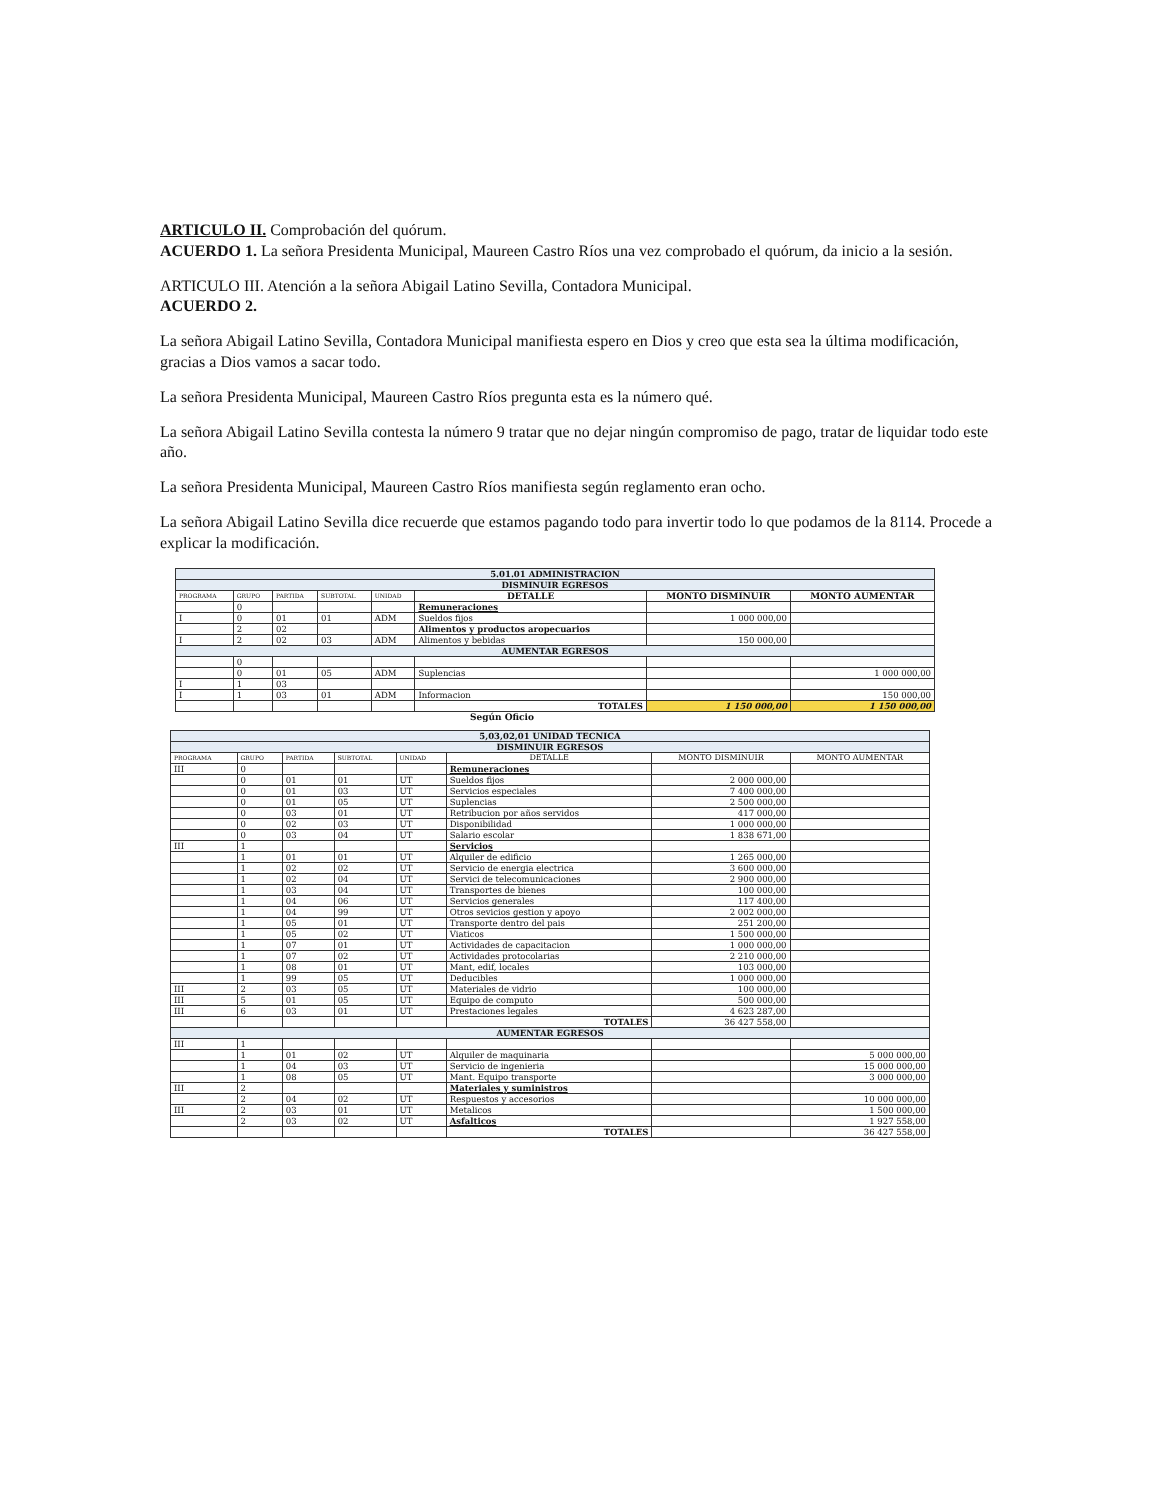ARTICULO II. Comprobación del quórum.
ACUERDO 1. La señora Presidenta Municipal, Maureen Castro Ríos una vez comprobado el quórum, da inicio a la sesión.
ARTICULO III. Atención a la señora Abigail Latino Sevilla, Contadora Municipal.
ACUERDO 2.
La señora Abigail Latino Sevilla, Contadora Municipal manifiesta espero en Dios y creo que esta sea la última modificación, gracias a Dios vamos a sacar todo.
La señora Presidenta Municipal, Maureen Castro Ríos pregunta esta es la número qué.
La señora Abigail Latino Sevilla contesta la número 9 tratar que no dejar ningún compromiso de pago, tratar de liquidar todo este año.
La señora Presidenta Municipal, Maureen Castro Ríos manifiesta según reglamento eran ocho.
La señora Abigail Latino Sevilla dice recuerde que estamos pagando todo para invertir todo lo que podamos de la 8114. Procede a explicar la modificación.
| 5.01.01 ADMINISTRACION | | | | | | | |
| --- | --- | --- | --- | --- | --- | --- | --- |
| DISMINUIR EGRESOS | | | | | | | |
| PROGRAMA | GRUPO | PARTIDA | SUBTOTAL | UNIDAD | DETALLE | MONTO DISMINUIR | MONTO AUMENTAR |
| | 0 | | | | Remuneraciones | | |
| I | 0 | 01 | 01 | ADM | Sueldos fijos | 1 000 000,00 | |
| | 2 | 02 | | | Alimentos y productos aropecuarios | | |
| I | 2 | 02 | 03 | ADM | Alimentos y bebidas | 150 000,00 | |
| AUMENTAR EGRESOS | | | | | | | |
| | 0 | | | | | | |
| | 0 | 01 | 05 | ADM | Suplencias | | 1 000 000,00 |
| I | 1 | 03 | | | | | |
| I | 1 | 03 | 01 | ADM | Informacion | | 150 000,00 |
| | | | | | TOTALES | 1 150 000,00 | 1 150 000,00 |
Según Oficio
| 5,03,02,01 UNIDAD TECNICA | | | | | | | |
| --- | --- | --- | --- | --- | --- | --- | --- |
| DISMINUIR EGRESOS | | | | | | | |
| PROGRAMA | GRUPO | PARTIDA | SUBTOTAL | UNIDAD | DETALLE | MONTO DISMINUIR | MONTO AUMENTAR |
| III | 0 | | | | Remuneraciones | | |
| | 0 | 01 | 01 | UT | Sueldos fijos | 2 000 000,00 | |
| | 0 | 01 | 03 | UT | Servicios especiales | 7 400 000,00 | |
| | 0 | 01 | 05 | UT | Suplencias | 2 500 000,00 | |
| | 0 | 03 | 01 | UT | Retribucion por años servidos | 417 000,00 | |
| | 0 | 02 | 03 | UT | Disponibilidad | 1 000 000,00 | |
| | 0 | 03 | 04 | UT | Salario escolar | 1 838 671,00 | |
| III | 1 | | | | Servicios | | |
| | 1 | 01 | 01 | UT | Alquiler de edificio | 1 265 000,00 | |
| | 1 | 02 | 02 | UT | Servicio de energia electrica | 3 600 000,00 | |
| | 1 | 02 | 04 | UT | Servici de telecomunicaciones | 2 900 000,00 | |
| | 1 | 03 | 04 | UT | Transportes de bienes | 100 000,00 | |
| | 1 | 04 | 06 | UT | Servicios generales | 117 400,00 | |
| | 1 | 04 | 99 | UT | Otros sevicios gestion y apoyo | 2 002 000,00 | |
| | 1 | 05 | 01 | UT | Transporte dentro del pais | 251 200,00 | |
| | 1 | 05 | 02 | UT | Viaticos | 1 500 000,00 | |
| | 1 | 07 | 01 | UT | Actividades de capacitacion | 1 000 000,00 | |
| | 1 | 07 | 02 | UT | Actividades protocolarias | 2 210 000,00 | |
| | 1 | 08 | 01 | UT | Mant, edif, locales | 103 000,00 | |
| | 1 | 99 | 05 | UT | Deducibles | 1 000 000,00 | |
| III | 2 | 03 | 05 | UT | Materiales de vidrio | 100 000,00 | |
| III | 5 | 01 | 05 | UT | Equipo de computo | 500 000,00 | |
| III | 6 | 03 | 01 | UT | Prestaciones legales | 4 623 287,00 | |
| | | | | | TOTALES | 36 427 558,00 | |
| AUMENTAR EGRESOS | | | | | | | |
| III | 1 | | | | | | |
| | 1 | 01 | 02 | UT | Alquiler de maquinaria | | 5 000 000,00 |
| | 1 | 04 | 03 | UT | Servicio de ingenieria | | 15 000 000,00 |
| | 1 | 08 | 05 | UT | Mant. Equipo transporte | | 3 000 000,00 |
| III | 2 | | | | Materiales y suministros | | |
| | 2 | 04 | 02 | UT | Respuestos y accesorios | | 10 000 000,00 |
| III | 2 | 03 | 01 | UT | Metalicos | | 1 500 000,00 |
| | 2 | 03 | 02 | UT | Asfalticos | | 1 927 558,00 |
| | | | | | TOTALES | | 36 427 558,00 |